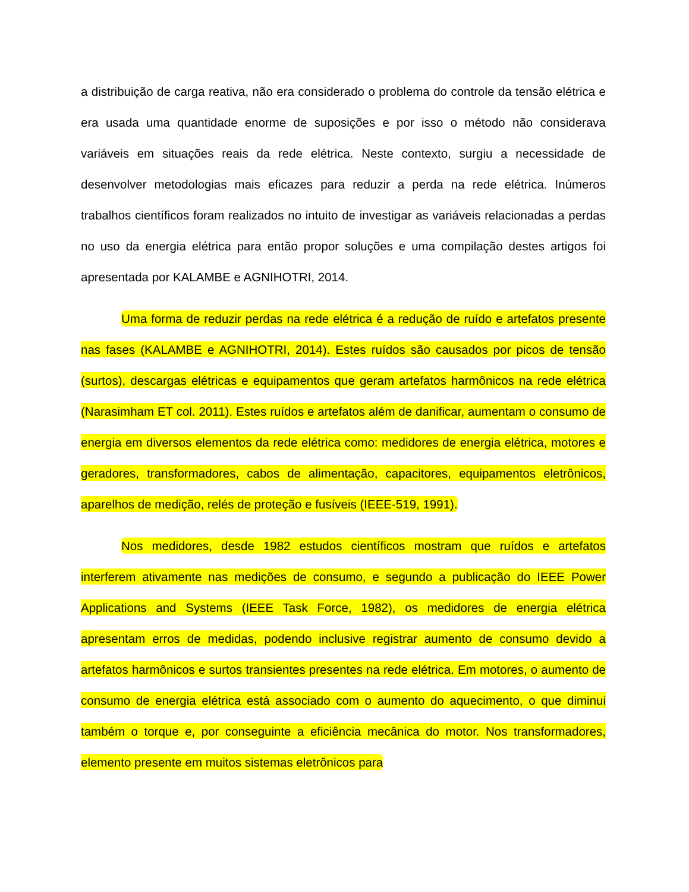a distribuição de carga reativa, não era considerado o problema do controle da tensão elétrica e era usada uma quantidade enorme de suposições e por isso o método não considerava variáveis em situações reais da rede elétrica. Neste contexto, surgiu a necessidade de desenvolver metodologias mais eficazes para reduzir a perda na rede elétrica. Inúmeros trabalhos científicos foram realizados no intuito de investigar as variáveis relacionadas a perdas no uso da energia elétrica para então propor soluções e uma compilação destes artigos foi apresentada por KALAMBE e AGNIHOTRI, 2014.
Uma forma de reduzir perdas na rede elétrica é a redução de ruído e artefatos presente nas fases (KALAMBE e AGNIHOTRI, 2014). Estes ruídos são causados por picos de tensão (surtos), descargas elétricas e equipamentos que geram artefatos harmônicos na rede elétrica (Narasimham ET col. 2011). Estes ruídos e artefatos além de danificar, aumentam o consumo de energia em diversos elementos da rede elétrica como: medidores de energia elétrica, motores e geradores, transformadores, cabos de alimentação, capacitores, equipamentos eletrônicos, aparelhos de medição, relés de proteção e fusíveis (IEEE-519, 1991).
Nos medidores, desde 1982 estudos científicos mostram que ruídos e artefatos interferem ativamente nas medições de consumo, e segundo a publicação do IEEE Power Applications and Systems (IEEE Task Force, 1982), os medidores de energia elétrica apresentam erros de medidas, podendo inclusive registrar aumento de consumo devido a artefatos harmônicos e surtos transientes presentes na rede elétrica. Em motores, o aumento de consumo de energia elétrica está associado com o aumento do aquecimento, o que diminui também o torque e, por conseguinte a eficiência mecânica do motor. Nos transformadores, elemento presente em muitos sistemas eletrônicos para